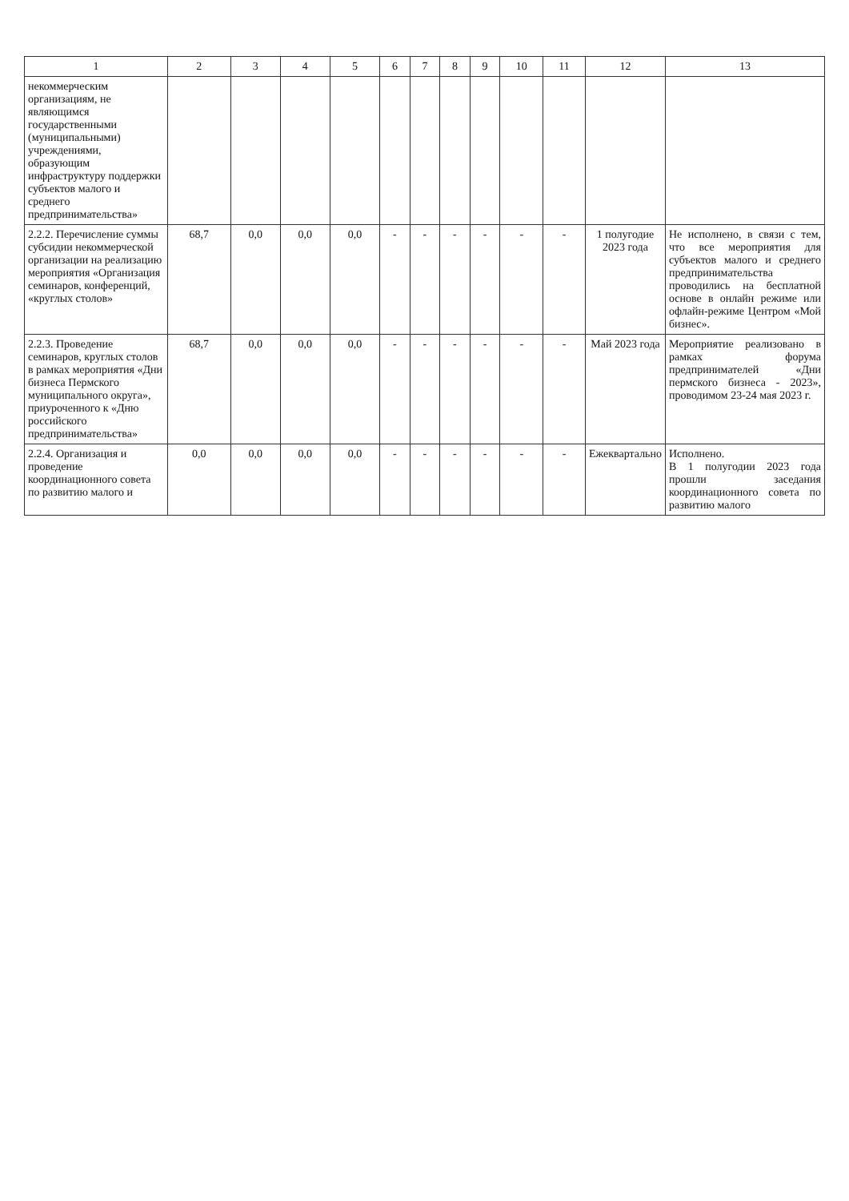| 1 | 2 | 3 | 4 | 5 | 6 | 7 | 8 | 9 | 10 | 11 | 12 | 13 |
| --- | --- | --- | --- | --- | --- | --- | --- | --- | --- | --- | --- | --- |
| некоммерческим организациям, не являющимся государственными (муниципальными) учреждениями, образующим инфраструктуру поддержки субъектов малого и среднего предпринимательства» | | | | | | | | | | | | |
| 2.2.2. Перечисление суммы субсидии некоммерческой организации на реализацию мероприятия «Организация семинаров, конференций, «круглых столов» | 68,7 | 0,0 | 0,0 | 0,0 | - | - | - | - | - | - | 1 полугодие 2023 года | Не исполнено, в связи с тем, что все мероприятия для субъектов малого и среднего предпринимательства проводились на бесплатной основе в онлайн режиме или офлайн-режиме Центром «Мой бизнес». |
| 2.2.3. Проведение семинаров, круглых столов в рамках мероприятия «Дни бизнеса Пермского муниципального округа», приуроченного к «Дню российского предпринимательства» | 68,7 | 0,0 | 0,0 | 0,0 | - | - | - | - | - | - | Май 2023 года | Мероприятие реализовано в рамках форума предпринимателей «Дни пермского бизнеса - 2023», проводимом 23-24 мая 2023 г. |
| 2.2.4. Организация и проведение координационного совета по развитию малого и | 0,0 | 0,0 | 0,0 | 0,0 | - | - | - | - | - | - | Ежеквартально | Исполнено. В 1 полугодии 2023 года прошли заседания координационного совета по развитию малого |